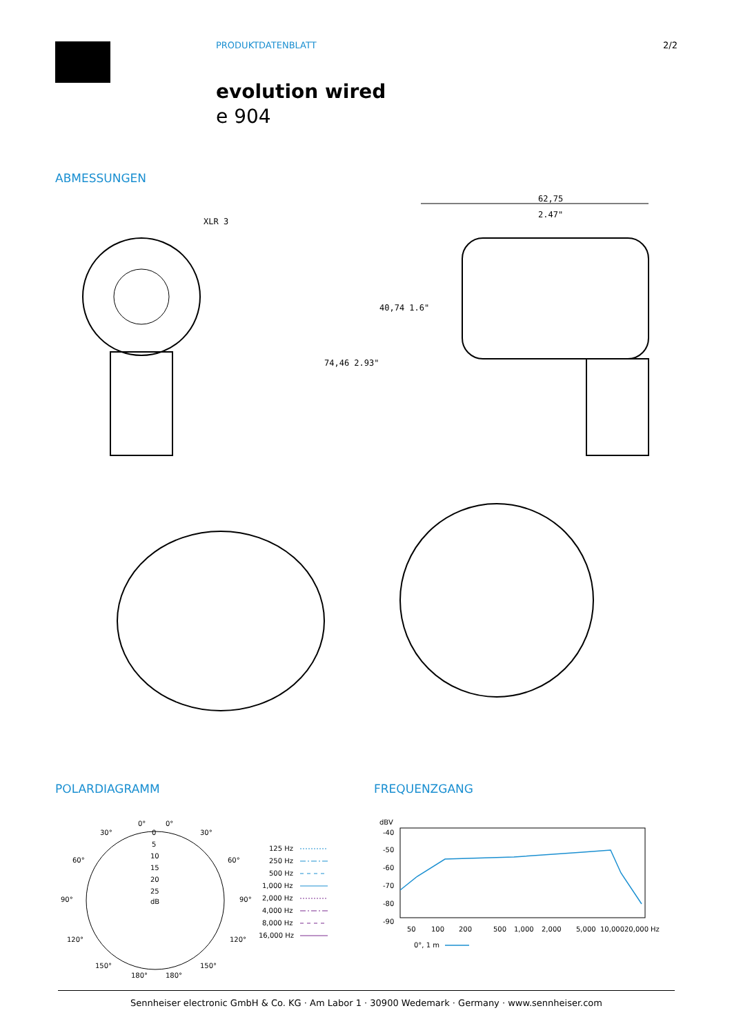PRODUKTDATENBLATT 2/2
evolution wired
e 904
ABMESSUNGEN
XLR 3
62,75
2.47"
74,46 2.93"
40,74 1.6"
POLARDIAGRAMM FREQUENZGANG
0°
0°
30°
30°
60°
60°
90°
90°
120°
120°
150°
150°
180°
180°
0
5
10
15
20
25
dB
125 Hz
250 Hz
500 Hz
1,000 Hz
2,000 Hz
4,000 Hz
8,000 Hz
16,000 Hz
dBV
-40
-50
-60
-70
-80
-90
50
100
200
500
1,000
2,000
5,000
10,000
20,000
Hz
0°, 1 m
Sennheiser electronic GmbH & Co. KG · Am Labor 1 · 30900 Wedemark · Germany · www.sennheiser.com